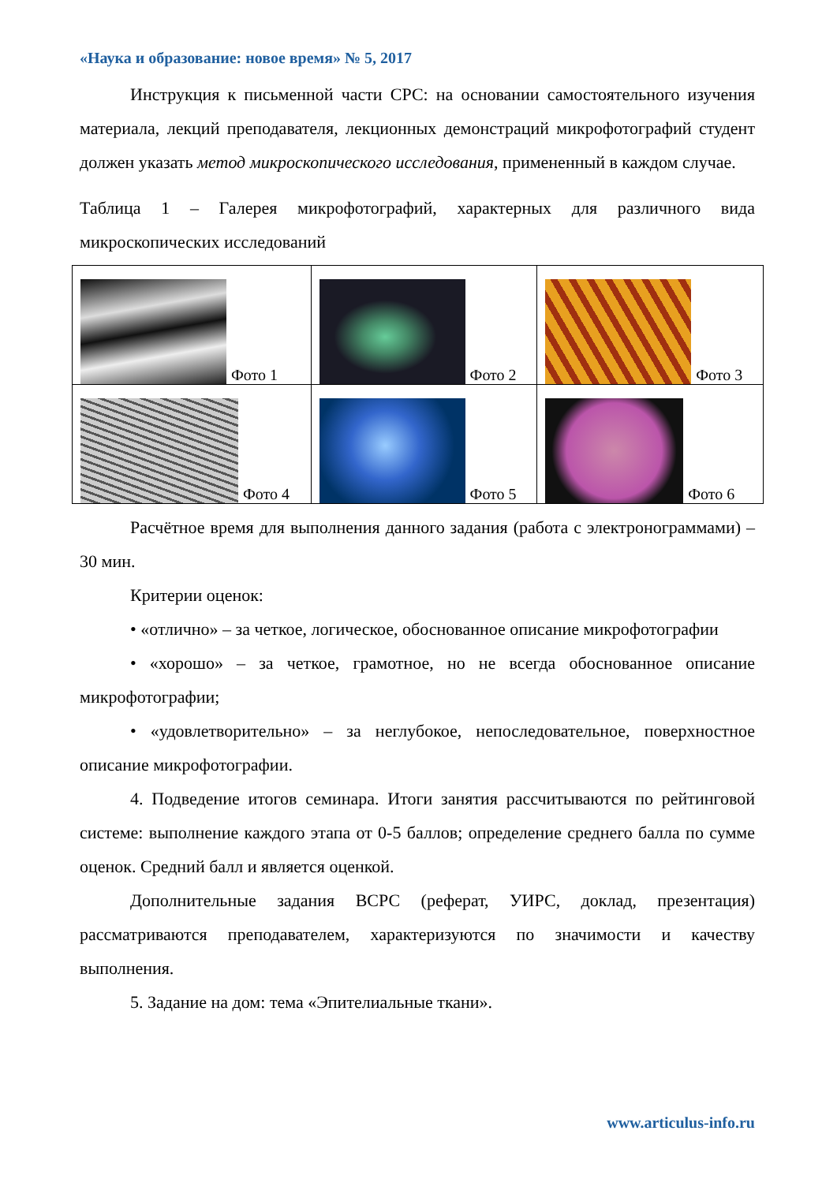«Наука и образование: новое время» № 5, 2017
Инструкция к письменной части СРС: на основании самостоятельного изучения материала, лекций преподавателя, лекционных демонстраций микрофотографий студент должен указать метод микроскопического исследования, примененный в каждом случае.
Таблица 1 – Галерея микрофотографий, характерных для различного вида микроскопических исследований
| Фото 1 | Фото 2 | Фото 3 |
| Фото 4 | Фото 5 | Фото 6 |
Расчётное время для выполнения данного задания (работа с электронограммами) – 30 мин.
Критерии оценок:
• «отлично» – за четкое, логическое, обоснованное описание микрофотографии
• «хорошо» – за четкое, грамотное, но не всегда обоснованное описание микрофотографии;
• «удовлетворительно» – за неглубокое, непоследовательное, поверхностное описание микрофотографии.
4. Подведение итогов семинара. Итоги занятия рассчитываются по рейтинговой системе: выполнение каждого этапа от 0-5 баллов; определение среднего балла по сумме оценок. Средний балл и является оценкой.
Дополнительные задания ВСРС (реферат, УИРС, доклад, презентация) рассматриваются преподавателем, характеризуются по значимости и качеству выполнения.
5. Задание на дом: тема «Эпителиальные ткани».
www.articulus-info.ru